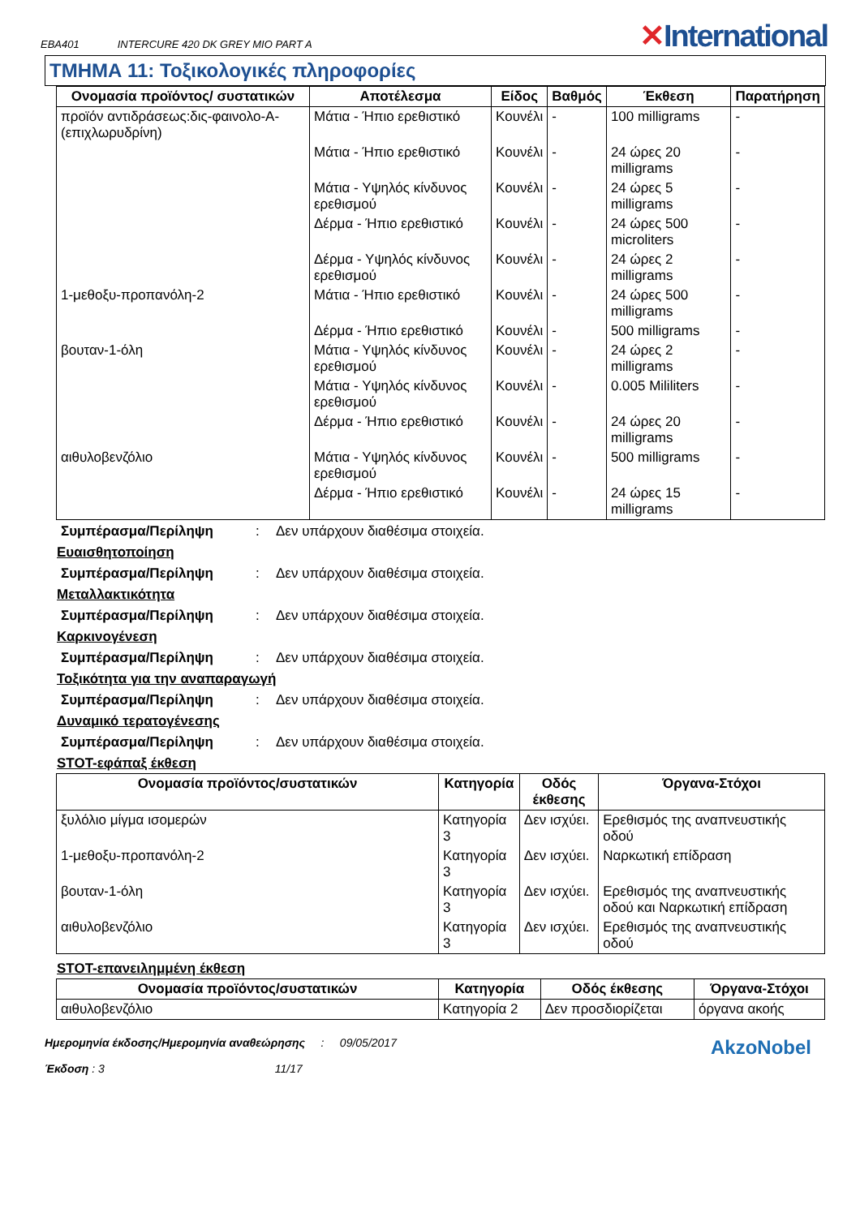EBA401 INTERCURE 420 DK GREY MIO PART A
✕International
ΤΜΗΜΑ 11: Τοξικολογικές πληροφορίες
| Ονομασία προϊόντος/ συστατικών | Αποτέλεσμα | Είδος | Βαθμός | Έκθεση | Παρατήρηση |
| --- | --- | --- | --- | --- | --- |
| προϊόν αντιδράσεως:δις-φαινολο-Α-(επιχλωρυδρίνη) | Μάτια - Ήπιο ερεθιστικό | Κουνέλι | - | 100 milligrams | - |
| | Μάτια - Ήπιο ερεθιστικό | Κουνέλι | - | 24 ώρες 20 milligrams | - |
| | Μάτια - Υψηλός κίνδυνος ερεθισμού | Κουνέλι | - | 24 ώρες 5 milligrams | - |
| | Δέρμα - Ήπιο ερεθιστικό | Κουνέλι | - | 24 ώρες 500 microliters | - |
| | Δέρμα - Υψηλός κίνδυνος ερεθισμού | Κουνέλι | - | 24 ώρες 2 milligrams | - |
| 1-μεθοξυ-προπανόλη-2 | Μάτια - Ήπιο ερεθιστικό | Κουνέλι | - | 24 ώρες 500 milligrams | - |
| | Δέρμα - Ήπιο ερεθιστικό | Κουνέλι | - | 500 milligrams | - |
| βουταν-1-όλη | Μάτια - Υψηλός κίνδυνος ερεθισμού | Κουνέλι | - | 24 ώρες 2 milligrams | - |
| | Μάτια - Υψηλός κίνδυνος ερεθισμού | Κουνέλι | - | 0.005 Mililiters | - |
| | Δέρμα - Ήπιο ερεθιστικό | Κουνέλι | - | 24 ώρες 20 milligrams | - |
| αιθυλοβενζόλιο | Μάτια - Υψηλός κίνδυνος ερεθισμού | Κουνέλι | - | 500 milligrams | - |
| | Δέρμα - Ήπιο ερεθιστικό | Κουνέλι | - | 24 ώρες 15 milligrams | - |
Συμπέρασμα/Περίληψη: Δεν υπάρχουν διαθέσιμα στοιχεία.
Ευαισθητοποίηση
Συμπέρασμα/Περίληψη: Δεν υπάρχουν διαθέσιμα στοιχεία.
Μεταλλακτικότητα
Συμπέρασμα/Περίληψη: Δεν υπάρχουν διαθέσιμα στοιχεία.
Καρκινογένεση
Συμπέρασμα/Περίληψη: Δεν υπάρχουν διαθέσιμα στοιχεία.
Τοξικότητα για την αναπαραγωγή
Συμπέρασμα/Περίληψη: Δεν υπάρχουν διαθέσιμα στοιχεία.
Δυναμικό τερατογένεσης
Συμπέρασμα/Περίληψη: Δεν υπάρχουν διαθέσιμα στοιχεία.
STOT-εφάπαξ έκθεση
| Ονομασία προϊόντος/συστατικών | Κατηγορία | Οδός έκθεσης | Όργανα-Στόχοι |
| --- | --- | --- | --- |
| ξυλόλιο μίγμα ισομερών | Κατηγορία 3 | Δεν ισχύει. | Ερεθισμός της αναπνευστικής οδού |
| 1-μεθοξυ-προπανόλη-2 | Κατηγορία 3 | Δεν ισχύει. | Ναρκωτική επίδραση |
| βουταν-1-όλη | Κατηγορία 3 | Δεν ισχύει. | Ερεθισμός της αναπνευστικής οδού και Ναρκωτική επίδραση |
| αιθυλοβενζόλιο | Κατηγορία 3 | Δεν ισχύει. | Ερεθισμός της αναπνευστικής οδού |
STOT-επανειλημμένη έκθεση
| Ονομασία προϊόντος/συστατικών | Κατηγορία | Οδός έκθεσης | Όργανα-Στόχοι |
| --- | --- | --- | --- |
| αιθυλοβενζόλιο | Κατηγορία 2 | Δεν προσδιορίζεται | όργανα ακοής |
Ημερομηνία έκδοσης/Ημερομηνία αναθεώρησης : 09/05/2017
Έκδοση : 3 11/17
AkzoNobel